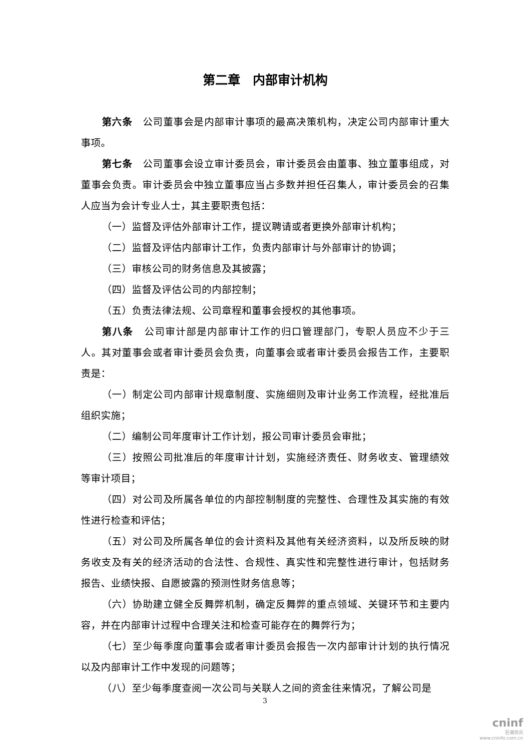第二章　内部审计机构
第六条　公司董事会是内部审计事项的最高决策机构，决定公司内部审计重大事项。
第七条　公司董事会设立审计委员会，审计委员会由董事、独立董事组成，对董事会负责。审计委员会中独立董事应当占多数并担任召集人，审计委员会的召集人应当为会计专业人士，其主要职责包括：
（一）监督及评估外部审计工作，提议聘请或者更换外部审计机构；
（二）监督及评估内部审计工作，负责内部审计与外部审计的协调；
（三）审核公司的财务信息及其披露；
（四）监督及评估公司的内部控制；
（五）负责法律法规、公司章程和董事会授权的其他事项。
第八条　公司审计部是内部审计工作的归口管理部门，专职人员应不少于三人。其对董事会或者审计委员会负责，向董事会或者审计委员会报告工作，主要职责是：
（一）制定公司内部审计规章制度、实施细则及审计业务工作流程，经批准后组织实施；
（二）编制公司年度审计工作计划，报公司审计委员会审批；
（三）按照公司批准后的年度审计计划，实施经济责任、财务收支、管理绩效等审计项目；
（四）对公司及所属各单位的内部控制制度的完整性、合理性及其实施的有效性进行检查和评估；
（五）对公司及所属各单位的会计资料及其他有关经济资料，以及所反映的财务收支及有关的经济活动的合法性、合规性、真实性和完整性进行审计，包括财务报告、业绩快报、自愿披露的预测性财务信息等；
（六）协助建立健全反舞弊机制，确定反舞弊的重点领域、关键环节和主要内容，并在内部审计过程中合理关注和检查可能存在的舞弊行为；
（七）至少每季度向董事会或者审计委员会报告一次内部审计计划的执行情况以及内部审计工作中发现的问题等；
（八）至少每季度查阅一次公司与关联人之间的资金往来情况，了解公司是
3
cninf
巨潮资讯
www.cninfo.com.cn